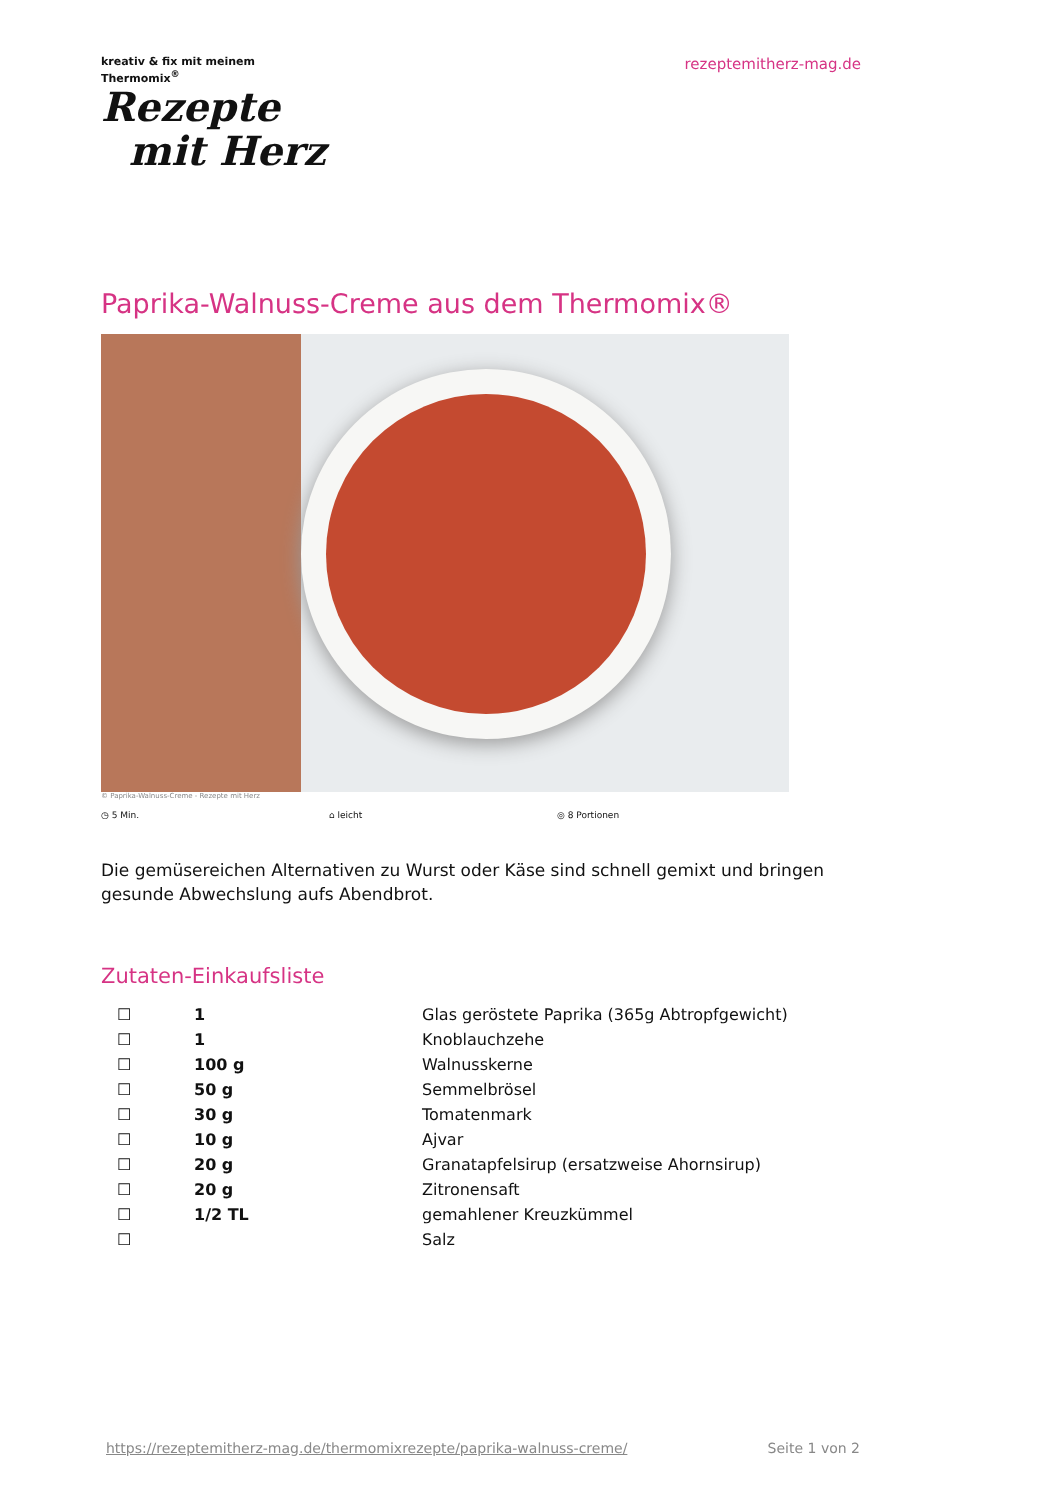kreativ & fix mit meinem
Thermomix<sup>®</sup>
Rezepte
mit Herz
rezeptemitherz-mag.de
Paprika-Walnuss-Creme aus dem Thermomix®
© Paprika-Walnuss-Creme - Rezepte mit Herz
◷ 5 Min. ⌂ leicht ◎ 8 Portionen
Die gemüsereichen Alternativen zu Wurst oder Käse sind schnell gemixt und bringen gesunde Abwechslung aufs Abendbrot.
Zutaten-Einkaufsliste
| ☐ | 1 | Glas geröstete Paprika (365g Abtropfgewicht) |
| ☐ | 1 | Knoblauchzehe |
| ☐ | 100 g | Walnusskerne |
| ☐ | 50 g | Semmelbrösel |
| ☐ | 30 g | Tomatenmark |
| ☐ | 10 g | Ajvar |
| ☐ | 20 g | Granatapfelsirup (ersatzweise Ahornsirup) |
| ☐ | 20 g | Zitronensaft |
| ☐ | 1/2 TL | gemahlener Kreuzkümmel |
| ☐ | | Salz |
https://rezeptemitherz-mag.de/thermomixrezepte/paprika-walnuss-creme/ Seite 1 von 2